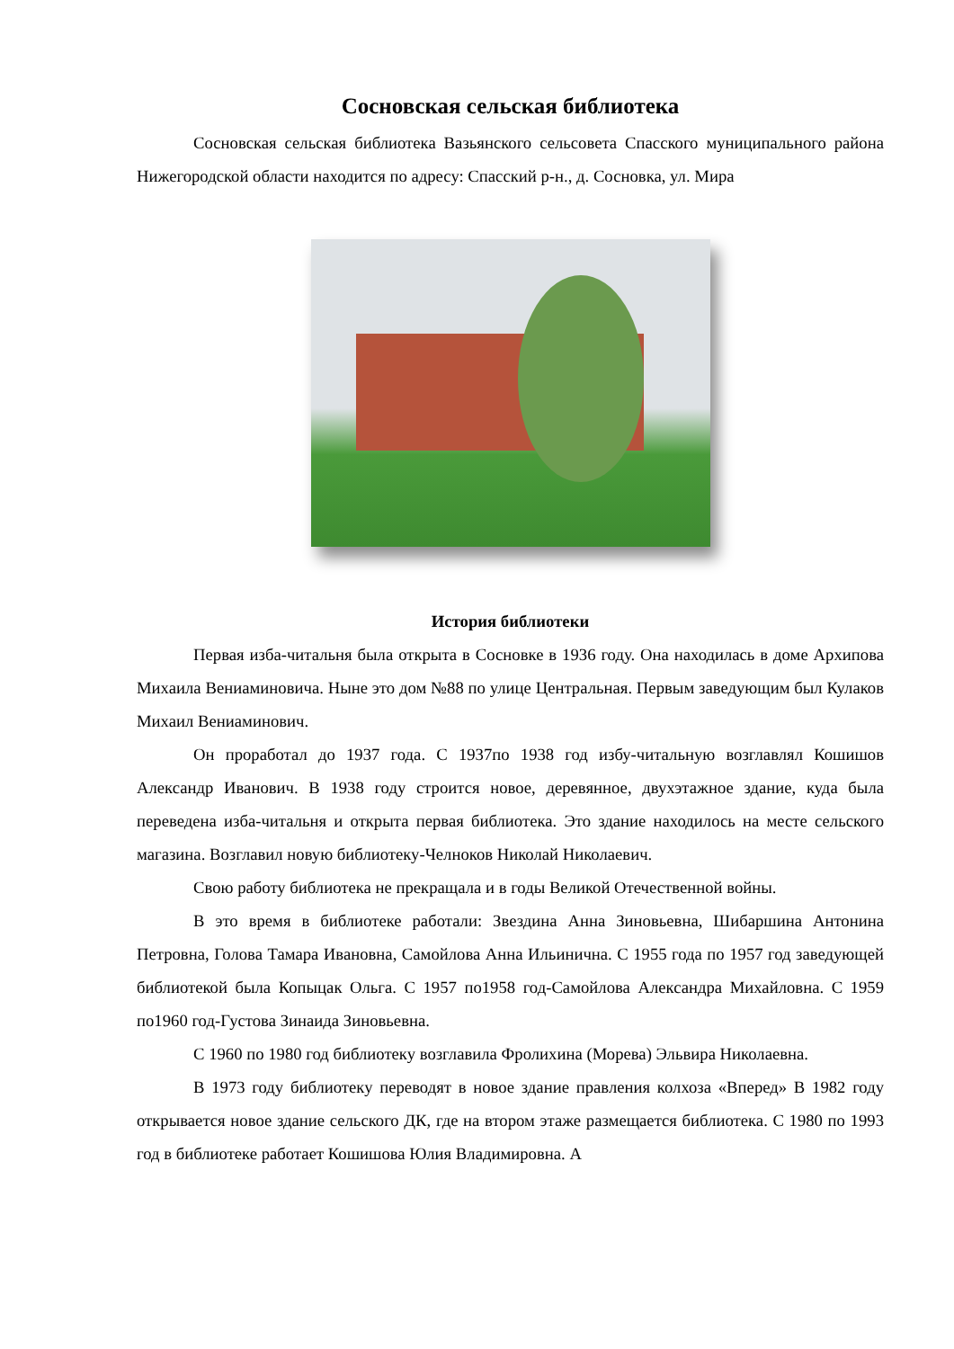Сосновская сельская библиотека
Сосновская сельская библиотека Вазьянского сельсовета Спасского муниципального района Нижегородской области находится по адресу: Спасский р-н., д. Сосновка, ул. Мира
История библиотеки
Первая изба-читальня была открыта в Сосновке в 1936 году. Она находилась в доме Архипова Михаила Вениаминовича. Ныне это дом №88 по улице Центральная. Первым заведующим был Кулаков Михаил Вениаминович.
Он проработал до 1937 года. С 1937по 1938 год избу-читальную возглавлял Кошишов Александр Иванович. В 1938 году строится новое, деревянное, двухэтажное здание, куда была переведена изба-читальня и открыта первая библиотека. Это здание находилось на месте сельского магазина. Возглавил новую библиотеку-Челноков Николай Николаевич.
Свою работу библиотека не прекращала и в годы Великой Отечественной войны.
В это время в библиотеке работали: Звездина Анна Зиновьевна, Шибаршина Антонина Петровна, Голова Тамара Ивановна, Самойлова Анна Ильинична. С 1955 года по 1957 год заведующей библиотекой была Копыцак Ольга. С 1957 по1958 год-Самойлова Александра Михайловна. С 1959 по1960 год-Густова Зинаида Зиновьевна.
С 1960 по 1980 год библиотеку возглавила Фролихина (Морева) Эльвира Николаевна.
В 1973 году библиотеку переводят в новое здание правления колхоза «Вперед» В 1982 году открывается новое здание сельского ДК, где на втором этаже размещается библиотека. С 1980 по 1993 год в библиотеке работает Кошишова Юлия Владимировна. А